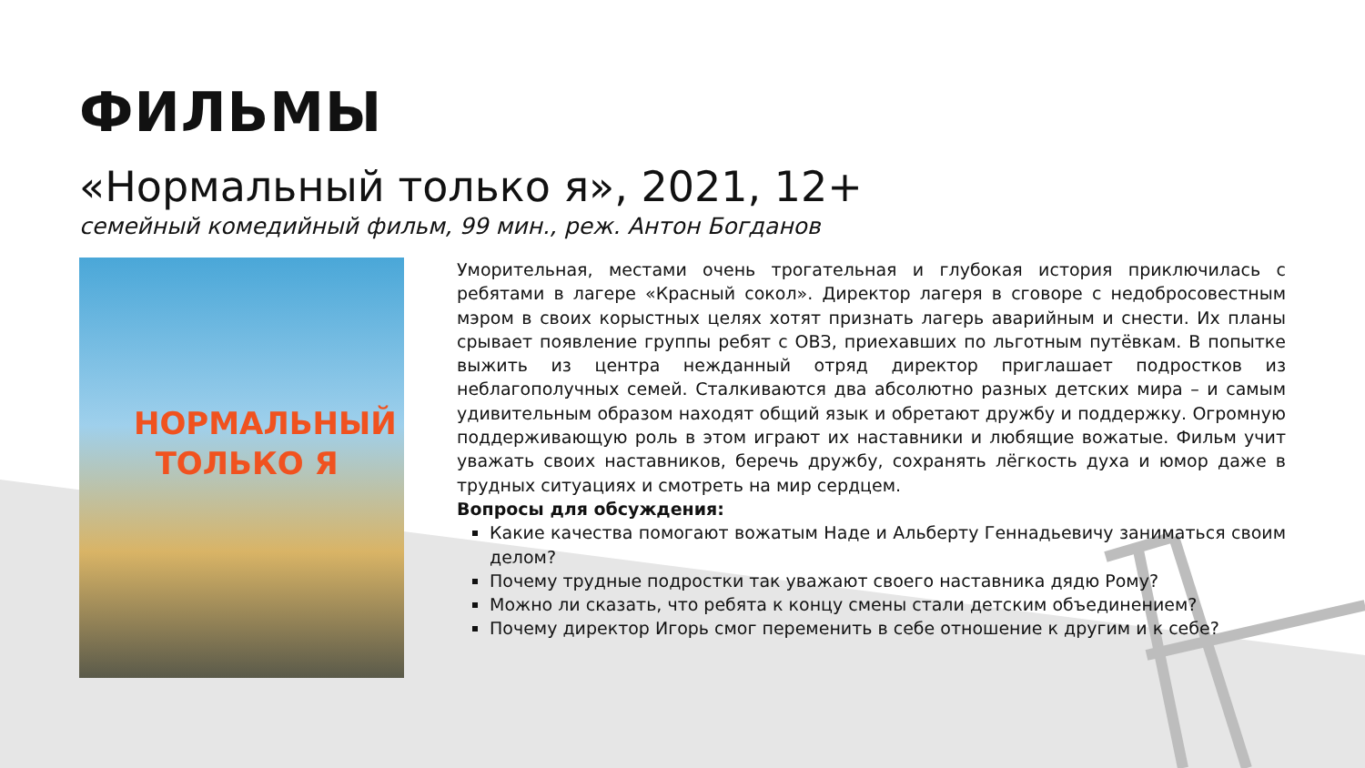ФИЛЬМЫ
«Нормальный только я», 2021, 12+
семейный комедийный фильм, 99 мин., реж. Антон Богданов
НОРМАЛЬНЫЙ
ТОЛЬКО Я
Уморительная, местами очень трогательная и глубокая история приключилась с ребятами в лагере «Красный сокол». Директор лагеря в сговоре с недобросовестным мэром в своих корыстных целях хотят признать лагерь аварийным и снести. Их планы срывает появление группы ребят с ОВЗ, приехавших по льготным путёвкам. В попытке выжить из центра нежданный отряд директор приглашает подростков из неблагополучных семей. Сталкиваются два абсолютно разных детских мира – и самым удивительным образом находят общий язык и обретают дружбу и поддержку. Огромную поддерживающую роль в этом играют их наставники и любящие вожатые. Фильм учит уважать своих наставников, беречь дружбу, сохранять лёгкость духа и юмор даже в трудных ситуациях и смотреть на мир сердцем.
Вопросы для обсуждения:
Какие качества помогают вожатым Наде и Альберту Геннадьевичу заниматься своим делом?
Почему трудные подростки так уважают своего наставника дядю Рому?
Можно ли сказать, что ребята к концу смены стали детским объединением?
Почему директор Игорь смог переменить в себе отношение к другим и к себе?